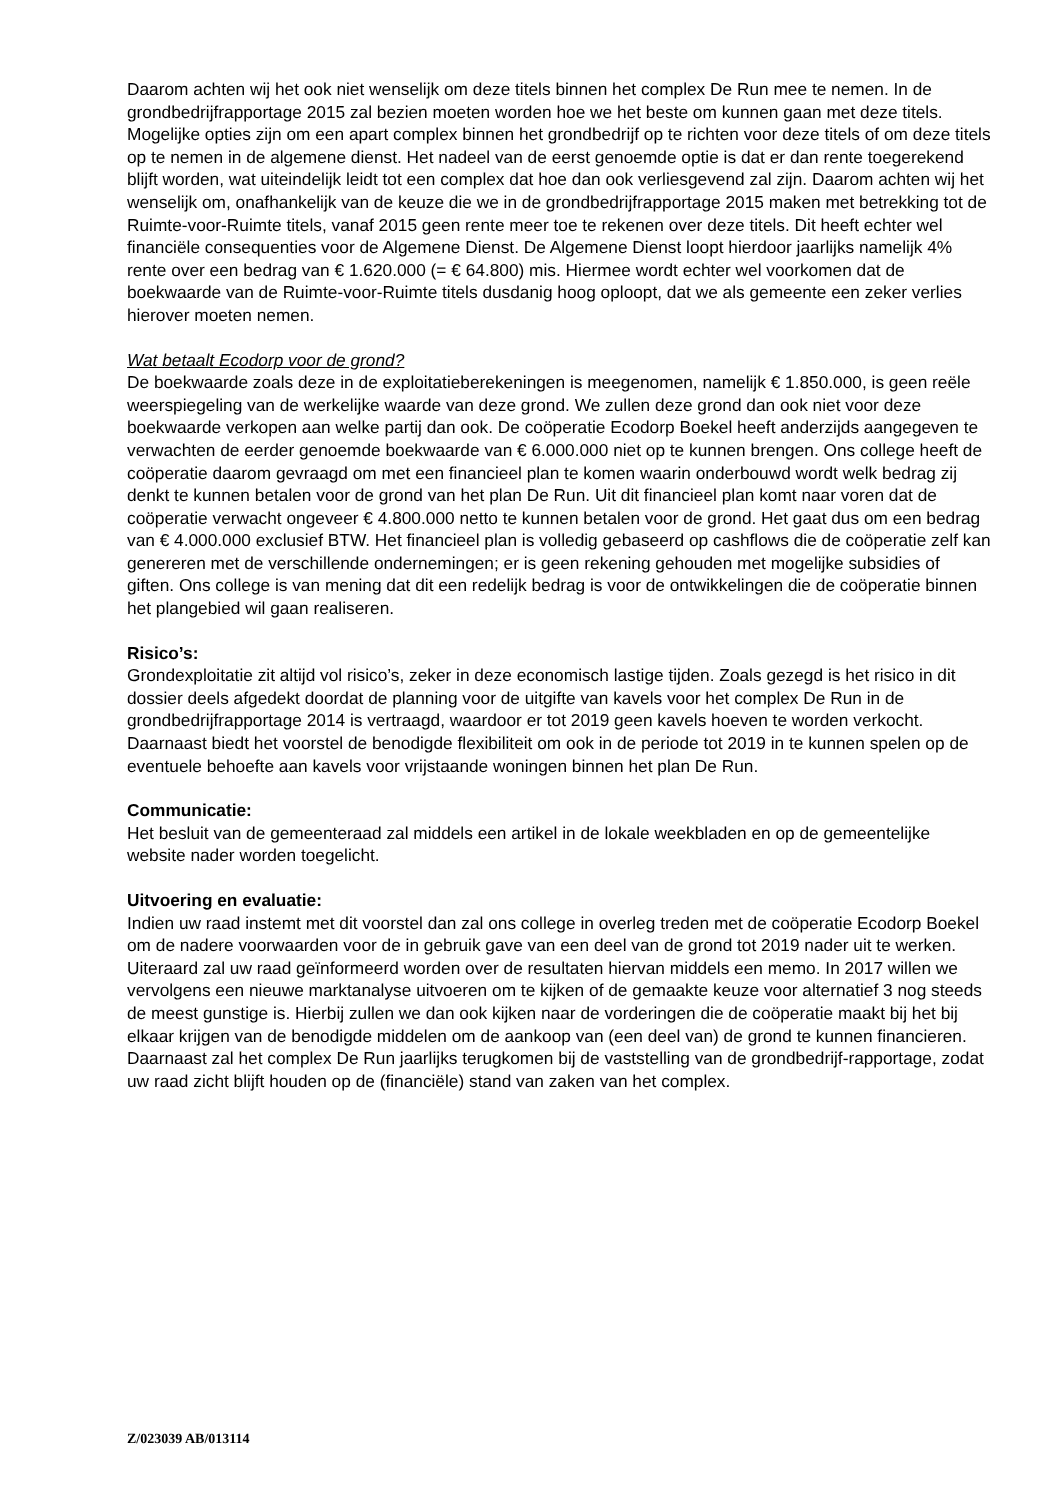Daarom achten wij het ook niet wenselijk om deze titels binnen het complex De Run mee te nemen. In de grondbedrijfrapportage 2015 zal bezien moeten worden hoe we het beste om kunnen gaan met deze titels. Mogelijke opties zijn om een apart complex binnen het grondbedrijf op te richten voor deze titels of om deze titels op te nemen in de algemene dienst. Het nadeel van de eerst genoemde optie is dat er dan rente toegerekend blijft worden, wat uiteindelijk leidt tot een complex dat hoe dan ook verliesgevend zal zijn. Daarom achten wij het wenselijk om, onafhankelijk van de keuze die we in de grondbedrijfrapportage 2015 maken met betrekking tot de Ruimte-voor-Ruimte titels, vanaf 2015 geen rente meer toe te rekenen over deze titels. Dit heeft echter wel financiële consequenties voor de Algemene Dienst. De Algemene Dienst loopt hierdoor jaarlijks namelijk 4% rente over een bedrag van € 1.620.000 (= € 64.800) mis. Hiermee wordt echter wel voorkomen dat de boekwaarde van de Ruimte-voor-Ruimte titels dusdanig hoog oploopt, dat we als gemeente een zeker verlies hierover moeten nemen.
Wat betaalt Ecodorp voor de grond?
De boekwaarde zoals deze in de exploitatieberekeningen is meegenomen, namelijk € 1.850.000, is geen reële weerspiegeling van de werkelijke waarde van deze grond. We zullen deze grond dan ook niet voor deze boekwaarde verkopen aan welke partij dan ook. De coöperatie Ecodorp Boekel heeft anderzijds aangegeven te verwachten de eerder genoemde boekwaarde van € 6.000.000 niet op te kunnen brengen. Ons college heeft de coöperatie daarom gevraagd om met een financieel plan te komen waarin onderbouwd wordt welk bedrag zij denkt te kunnen betalen voor de grond van het plan De Run. Uit dit financieel plan komt naar voren dat de coöperatie verwacht ongeveer € 4.800.000 netto te kunnen betalen voor de grond. Het gaat dus om een bedrag van € 4.000.000 exclusief BTW. Het financieel plan is volledig gebaseerd op cashflows die de coöperatie zelf kan genereren met de verschillende ondernemingen; er is geen rekening gehouden met mogelijke subsidies of giften. Ons college is van mening dat dit een redelijk bedrag is voor de ontwikkelingen die de coöperatie binnen het plangebied wil gaan realiseren.
Risico’s:
Grondexploitatie zit altijd vol risico’s, zeker in deze economisch lastige tijden. Zoals gezegd is het risico in dit dossier deels afgedekt doordat de planning voor de uitgifte van kavels voor het complex De Run in de grondbedrijfrapportage 2014 is vertraagd, waardoor er tot 2019 geen kavels hoeven te worden verkocht. Daarnaast biedt het voorstel de benodigde flexibiliteit om ook in de periode tot 2019 in te kunnen spelen op de eventuele behoefte aan kavels voor vrijstaande woningen binnen het plan De Run.
Communicatie:
Het besluit van de gemeenteraad zal middels een artikel in de lokale weekbladen en op de gemeentelijke website nader worden toegelicht.
Uitvoering en evaluatie:
Indien uw raad instemt met dit voorstel dan zal ons college in overleg treden met de coöperatie Ecodorp Boekel om de nadere voorwaarden voor de in gebruik gave van een deel van de grond tot 2019 nader uit te werken. Uiteraard zal uw raad geïnformeerd worden over de resultaten hiervan middels een memo. In 2017 willen we vervolgens een nieuwe marktanalyse uitvoeren om te kijken of de gemaakte keuze voor alternatief 3 nog steeds de meest gunstige is. Hierbij zullen we dan ook kijken naar de vorderingen die de coöperatie maakt bij het bij elkaar krijgen van de benodigde middelen om de aankoop van (een deel van) de grond te kunnen financieren. Daarnaast zal het complex De Run jaarlijks terugkomen bij de vaststelling van de grondbedrijf-rapportage, zodat uw raad zicht blijft houden op de (financiële) stand van zaken van het complex.
Z/023039 AB/013114